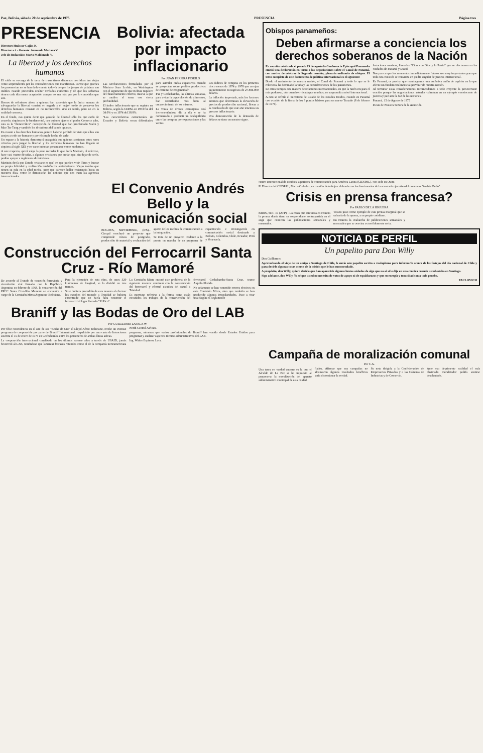Paz, Bolivia, sábado 20 de septiembre de 1975 PRESENCIA Página tres
PRESENCIA
Director: Huáscar Cajías K.
Director a.i. - Gerente: Armando Mariaca V.
Jefe de Redacción: Mario Maldonado V.
La libertad y los derechos humanos
El cable se encarga de la tarea de trasmitirnos discursos con ideas tan viejas como sorprendentes por las contradicciones que manifiestan. Parece que quienes los pronuncian no se han dado cuenta todavía de que los juegos de palabras son inútiles cuando pretenden ocultar verdades evidentes y de que los sofismas tienen cada día menor aceptación aunque no sea más que por lo conocidos que son.
Hemos de referirnos ahora a quienes han sostenido que la única manera de salvaguardar la libertad consiste en negarle y el mejor modo de preservar los derechos humanos consiste en no reconocerlos sino en teoría, pero no en la realidad concreta.
En el fondo, eso quiere decir que gozarán de libertad sólo los que estén de acuerdo, siquiera en lo fundamental, con quienes ejercen el poder. Como se sabe, esta es la "democrática" concepción de libertad que han proclamado Stalin y Mao Tse Tung y también los dictadores del bando opuesto.
En cuanto a los derechos humanos, parece haberse perdido de vista que ellos son anejos a todo ser humano y por el simple hecho de serlo.
Un repaso a la historia demostrará enseguida que quienes sostienen estos raros criterios para juzgar la libertad y los derechos humanos no han llegado ni siquiera al siglo XIX y en vano intentan presentarse como modernos.
A este respecto, quizá valga la pena recordar lo que decía Maritain, al referirse, hace casi cuatro décadas, a algunos cristianos que creían que, sin dejar de serlo, podían apoyar a regímenes dictatoriales.
Maritain decía que Estado cristiano es quel en que pueden vivir libres y buscar su propia felicidad y realización también los anticristianos. Viejas teorías que tienen su raíz en la edad media, pero que parecen hallar resistencia hasta en nuestros días, como lo demuestran las noticias que nos traen las agencias internacionales.
Bolivia: afectada por impacto inflacionario
Por JUAN PEREIRA FIORILO
Las Declaraciones formuladas por el Ministro Juan Lechín, en Washington con el argumento de que Bolivia requiere del financiamiento externo, mueve a que se analice el tema con cierta profundidad.
El índice inflacionario que se registra en Bolivia, según la CEPAL en 1973 fue del 34.0% y en 1974 del 38.8%.
"Las características estructurales de Ecuador y Bolivia crean dificultades para asimilar ondas expansivas cuando se proyectan sobre perfiles productivos de extrema heterogeneidad".
Paz y Cochabamba, las últimas semanas, para evitar la especulación de alimentos, han contribuido más bien al encarecimiento de los mismos.
La venta de divisas extranjeras está incrementándose día a día y se ha comenzado a producir un desequilibrio entre las compras por exportaciones y las ventas.
Los índices de compras en los primeros cinco meses de 1974 y 1978 que arrojan un incremento en ingresos de 27.884.000 dólares.
La inflación importada, más los factores internos que determinan la elevación de precios de producción nacional, llevan a la conclusión de que este año tenemos un proceso inflacionario.
Una demostración de la demanda de dólares se tiene en nuestro signo.
Obispos panameños:
Deben afirmarse a conciencia los derechos soberanos de la Nación
En reunión celebrada el pasado 15 de agosto la Conferencia Episcopal Panameña emitió una declaración en torno a las negociaciones sobre el Canal de Panamá, con motivo de celebrar la Segunda reunión, plenaria ordinaria de obispos. El texto completo de este documento de política internacional es el siguiente:
Desde el nacimiento de nuestra nación, el Canal de Panamá y todo lo que se le relaciona, ha dominado la vida y las consideraciones de los panameños.
En otros tiempos esta manera de relaciones internacionales, en que la razón era para el más poderoso, aún cuando criticada por muchos, no sorprendía a nivel internacional.
A esto se refería el Secretario de Estado de los Estados Unidos, cuando en Panamá con ocasión de la firma de los 8 puntos básicos para un nuevo Tratado (8 de febrero de 1974).
festaciones masivas, llamadas "Citas con Dios y la Patria" que se efectuaron en las ciudades de Panamá y David.
Nos parece que los momentos inmediatamente futuros son muy importantes para que toda esta cuestión se convierta en piedra angular de justicia internacional.
En Panamá, es preciso que mantengamos una auténtica unión de espíritu en lo que afecta tan fundamentalmente al porvenir de nuestra nación.
Al terminar estas consideraciones recomendamos a todo creyente la perseverante oración porque las negociaciones actuales culminen en un ejemplo convincente de justicia y paz ante la faz de las naciones.
Panamá, 15 de Agosto de 1975
Fiesta de Nuestra Señora de la Asunción
El Convenio Andrés Bello y la comunicación social
BOGOTA, SEPTIEMBRE, (IPS).- Ciespal concluyó un proyecto que comprende cursos de postgrado, producción de material y evaluación del aporte de los medios de comunicación a la integración.
Se trata de un proyecto tendente a la puesta en marcha de un programa de capacitación e investigación en comunicación social destinado a Bolivia, Colombia, Chile, Ecuador, Perú y Venezuela.
Construcción del Ferrocarril Santa Cruz - Río Mamoré
De acuerdo al Tratado de conexión ferroviaria y vinculación vial firmado con la República Argentina en febrero de 1968, la construcción del FFCC Santa Cruz-Río Mamoré se encuentra a cargo de la Comisión Mixta Argentino-Boliviana.
Para la ejecución de esta obra, de unos 320 kilómetros de longitud, se la dividió en tres tramos.
Si se hubiera procedido de esta manera al efectuar los estudios del trazado a Trinidad se hubiera encontrado que no hacía falta construir el ferrocarril al lugar llamado "El Pico".
La Comisión Mixta encaró este problema de la siguiente manera: continuó con la construcción del ferrocarril y efectuó estudios del ramal a Trinidad.
Es oportuno referirse a la forma como están encarados los trabajos de la construcción del ferrocarril Cochabamba-Santa Cruz, tramo Aiquile-Florida.
No solamente se han cometido errores técnicos en esta Comisión Mixta, sino que también se han producido algunas irregularidades. Paso a citar una: Según el Reglamento
Braniff y las Bodas de Oro del LAB
Por GUILLERMO ZAVALA W.
Por feliz coincidencia en el año de sus "Bodas de Oro" el Lloyd Aéreo Boliviano, recibe un extenso programa de cooperación por parte de Braniff International, respaldado por una carta de Intenciones suscrita el 15 de enero de 1975 en Cochabamba entre los personeros de ambas líneas aéreas.
La cooperación internacional canalizada en los últimos catorce años a través de USAID, jamás favoreció al LAB, teniéndose que lamentar fracasos rotundos como el de la compañía norteamericana North Central Airlines.
programa, mientras que varios profesionales de Braniff han venido desde Estados Unidos para programar y analizar aspectos técnico-administrativos del LAB.
Ing. Walter Espinosa Lora.
centro internacional de estudios superiores de comunicación para América Latina (CIESPAL), con sede en Quito.
El Director del CIESPAL, Marco Ordoñez, en reunión de trabajo celebrada con los funcionarios de la secretaría ejecutiva del convenio "Andrés Bello".
Crisis en prensa francesa?
Por PABLO DE LA HIGUERA
PARIS, SET. 19 (AFP) - La crisis que atraviesa en Francia la prensa diaria tiene su sorprendente contrapartida en el auge que conocen las publicaciones semanales y mensuales.
Tesson puso como ejemplo de esta prensa marginal que se salvaría de la quema, a su propio cotidiano.
En Francia la avalancha de publicaciones semanales y mensuales que se avecina es terriblemente seria.
NOTICIA DE PERFIL
Un papelito para Don Willy
Don Guillermo:
Aprovechando el viaje de un amigo a Santiago de Chile, le envío este papelito escrito a vuelapluma para informarle acerca de los festejos del día nacional de Chile y para decirle algunas cosas acerca de la misión que le han encomendado.
A propósito, don Willy, quiero decirle que han aparecido algunos brotes aislados de algo que no sé si le dije en una crónica cuando usted estaba en Santiago.
Siga adelante, don Willy. Ya sé que usted no necesita de votos de apoyo ni de espaldarazos y que su energía y tenacidad son a toda prueba.
PAULOVICH
Campaña de moralización comunal
Por C.A.
Una tarea en verdad enorme es la que el Alcalde de La Paz se ha impuesto al proponerse la moralización del aparato administrativo municipal de esta ciudad.
fiados. Afirmar que sus campañas no alcanzaron algunos resultados benéficos sería distorsionar la verdad.
Su nota dirigida a la Confederación de Empresarios Privados y a las Cámaras de Industrias y de Comercio.
Ante esa deprimente realidad el más obstinado moralizador podría sentirse desalentado.